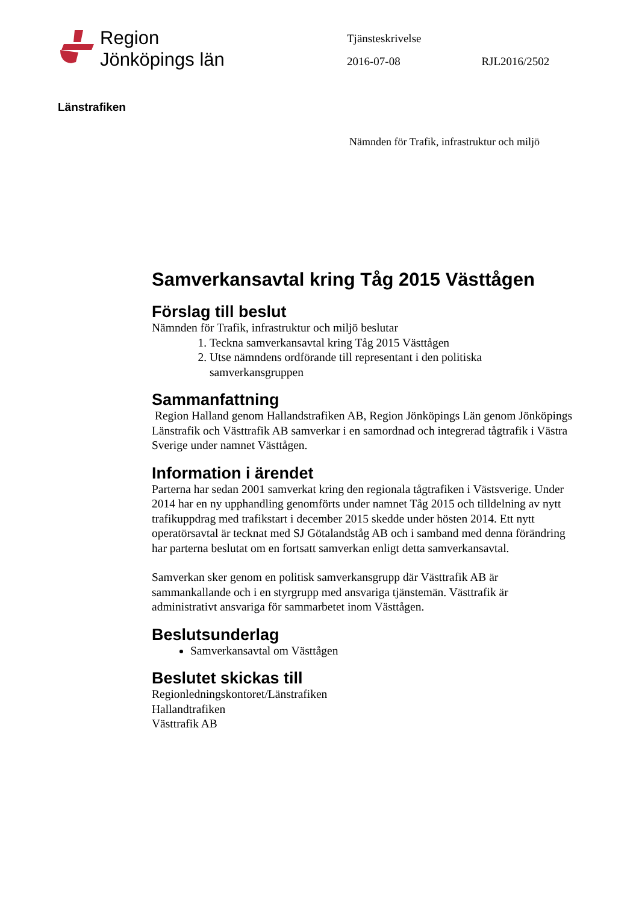Region
Jönköpings län
Tjänsteskrivelse
2016-07-08 RJL2016/2502
Länstrafiken
Nämnden för Trafik, infrastruktur och miljö
Samverkansavtal kring Tåg 2015 Västtågen
Förslag till beslut
Nämnden för Trafik, infrastruktur och miljö beslutar
1. Teckna samverkansavtal kring Tåg 2015 Västtågen
2. Utse nämndens ordförande till representant i den politiska samverkansgruppen
Sammanfattning
Region Halland genom Hallandstrafiken AB, Region Jönköpings Län genom Jönköpings Länstrafik och Västtrafik AB samverkar i en samordnad och integrerad tågtrafik i Västra Sverige under namnet Västtågen.
Information i ärendet
Parterna har sedan 2001 samverkat kring den regionala tågtrafiken i Västsverige. Under 2014 har en ny upphandling genomförts under namnet Tåg 2015 och tilldelning av nytt trafikuppdrag med trafikstart i december 2015 skedde under hösten 2014. Ett nytt operatörsavtal är tecknat med SJ Götalandståg AB och i samband med denna förändring har parterna beslutat om en fortsatt samverkan enligt detta samverkansavtal.
Samverkan sker genom en politisk samverkansgrupp där Västtrafik AB är sammankallande och i en styrgrupp med ansvariga tjänstemän. Västtrafik är administrativt ansvariga för sammarbetet inom Västtågen.
Beslutsunderlag
Samverkansavtal om Västtågen
Beslutet skickas till
Regionledningskontoret/Länstrafiken
Hallandtrafiken
Västtrafik AB